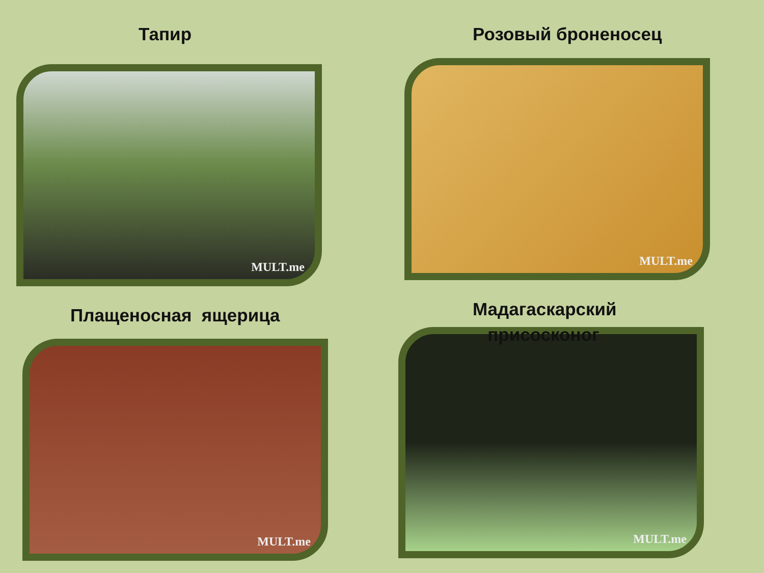Тапир
MULT.me
Розовый броненосец
MULT.me
Плащеносная ящерица
MULT.me
Мадагаскарский
присосконог
MULT.me